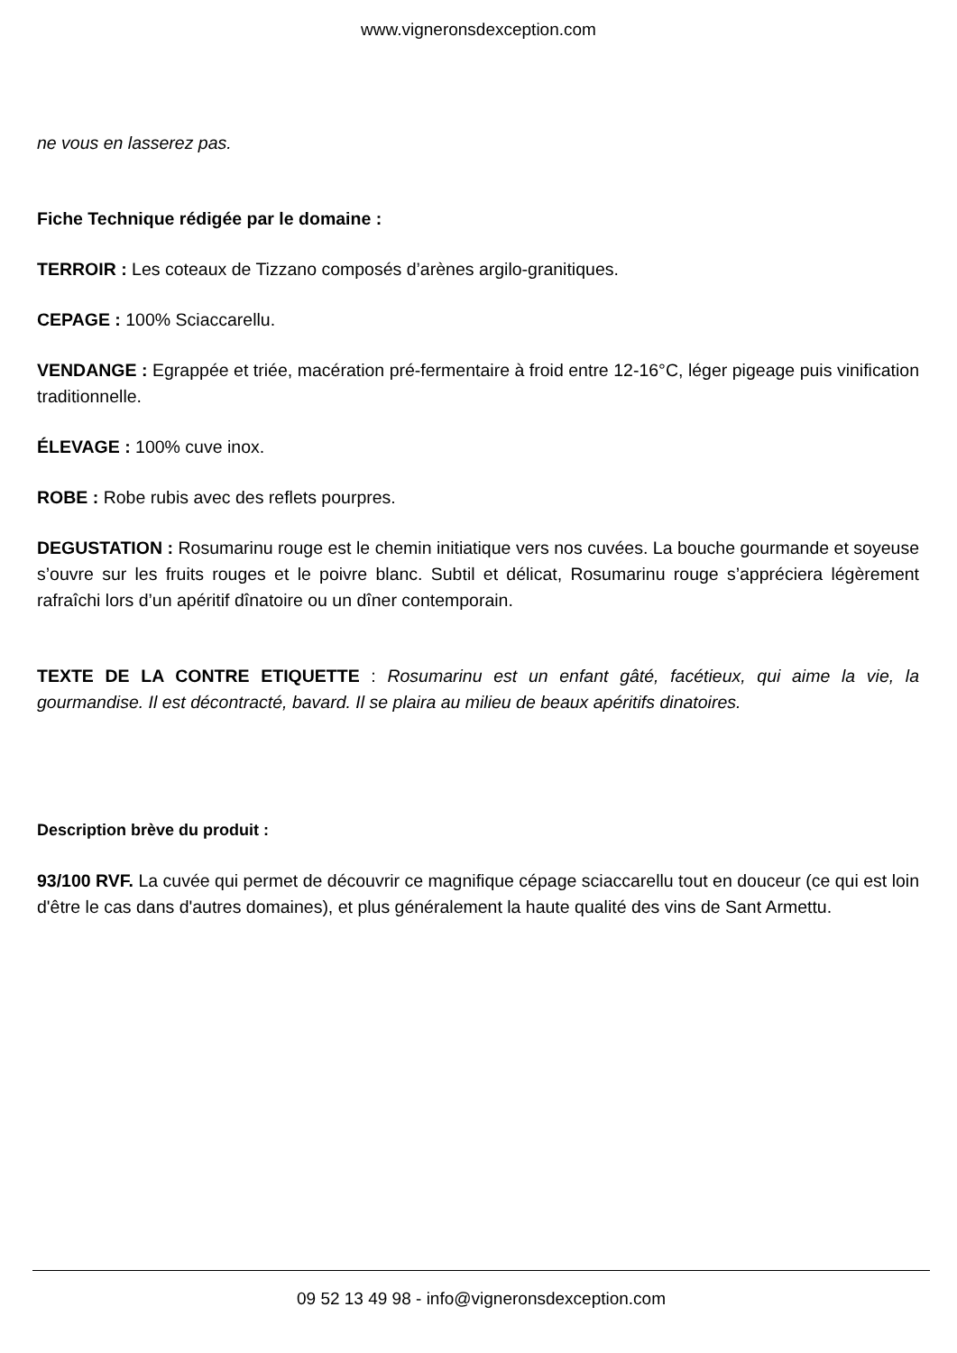www.vigneronsdexception.com
ne vous en lasserez pas.
Fiche Technique rédigée par le domaine :
TERROIR : Les coteaux de Tizzano composés d’arènes argilo-granitiques.
CEPAGE : 100% Sciaccarellu.
VENDANGE : Egrappée et triée, macération pré-fermentaire à froid entre 12-16°C, léger pigeage puis vinification traditionnelle.
ÉLEVAGE : 100% cuve inox.
ROBE : Robe rubis avec des reflets pourpres.
DEGUSTATION : Rosumarinu rouge est le chemin initiatique vers nos cuvées. La bouche gourmande et soyeuse s’ouvre sur les fruits rouges et le poivre blanc. Subtil et délicat, Rosumarinu rouge s’appréciera légèrement rafraîchi lors d’un apéritif dînatoire ou un dîner contemporain.
TEXTE DE LA CONTRE ETIQUETTE : Rosumarinu est un enfant gâté, facétieux, qui aime la vie, la gourmandise. Il est décontracté, bavard. Il se plaira au milieu de beaux apéritifs dinatoires.
Description brève du produit :
93/100 RVF. La cuvée qui permet de découvrir ce magnifique cépage sciaccarellu tout en douceur (ce qui est loin d'être le cas dans d'autres domaines), et plus généralement la haute qualité des vins de Sant Armettu.
09 52 13 49 98 - info@vigneronsdexception.com